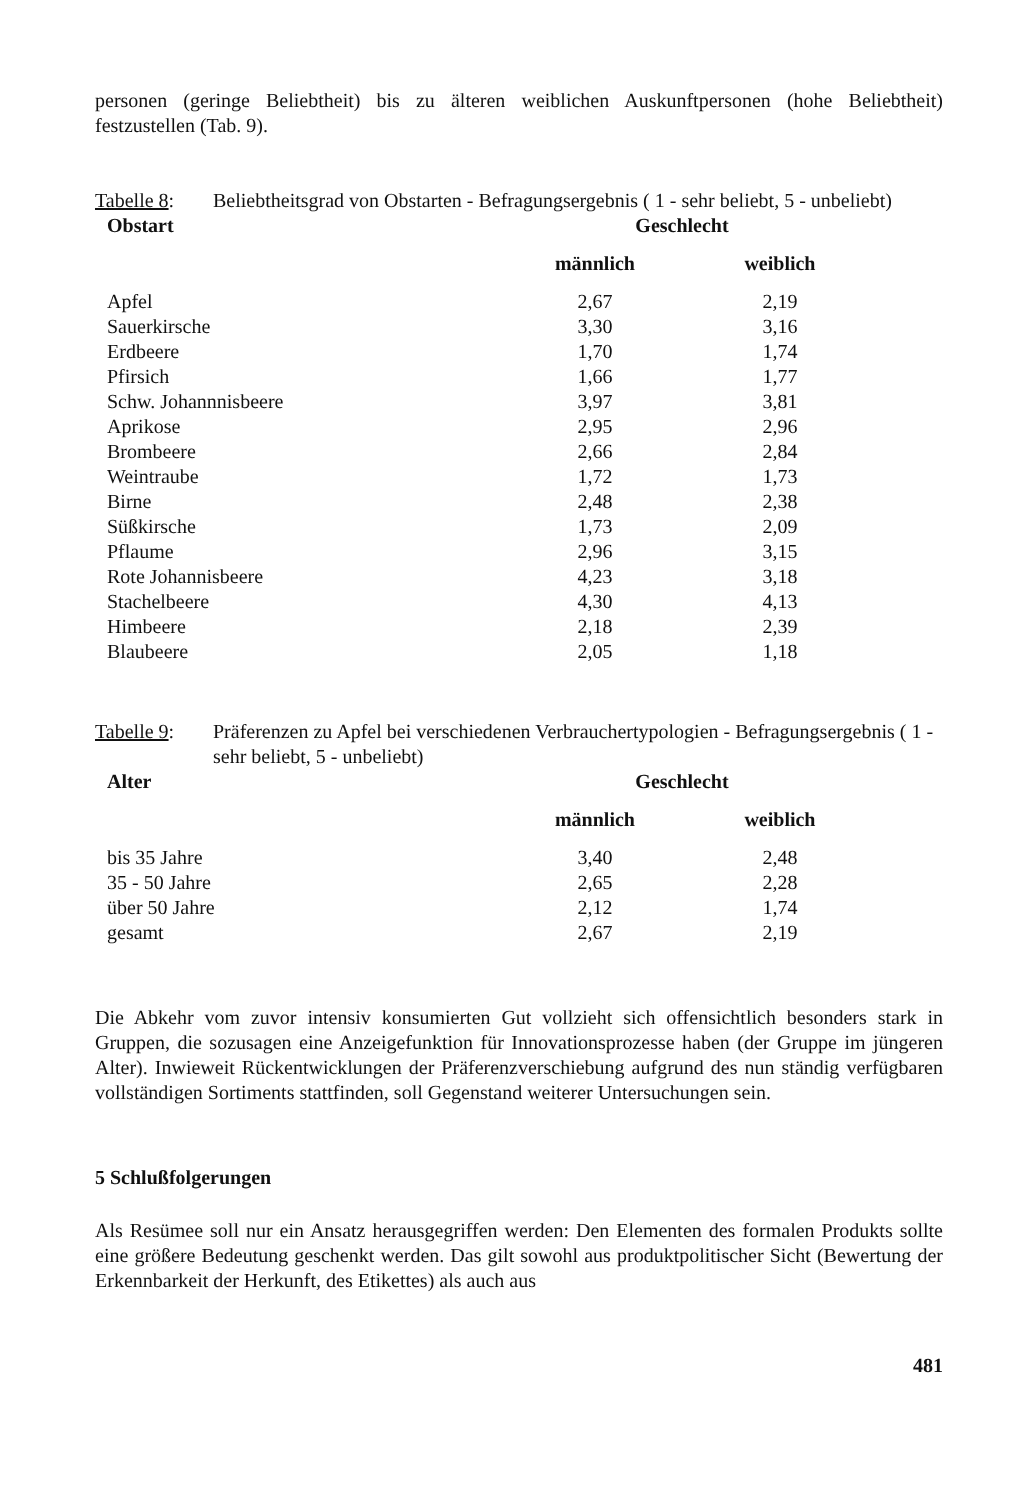personen (geringe Beliebtheit) bis zu älteren weiblichen Auskunftpersonen (hohe Beliebtheit) festzustellen (Tab. 9).
Tabelle 8:
Beliebtheitsgrad von Obstarten - Befragungsergebnis ( 1 - sehr beliebt, 5 - unbeliebt)
| Obstart | Geschlecht | |
| --- | --- | --- |
| | männlich | weiblich |
| Apfel | 2,67 | 2,19 |
| Sauerkirsche | 3,30 | 3,16 |
| Erdbeere | 1,70 | 1,74 |
| Pfirsich | 1,66 | 1,77 |
| Schw. Johannnisbeere | 3,97 | 3,81 |
| Aprikose | 2,95 | 2,96 |
| Brombeere | 2,66 | 2,84 |
| Weintraube | 1,72 | 1,73 |
| Birne | 2,48 | 2,38 |
| Süßkirsche | 1,73 | 2,09 |
| Pflaume | 2,96 | 3,15 |
| Rote Johannisbeere | 4,23 | 3,18 |
| Stachelbeere | 4,30 | 4,13 |
| Himbeere | 2,18 | 2,39 |
| Blaubeere | 2,05 | 1,18 |
Tabelle 9:
Präferenzen zu Apfel bei verschiedenen Verbrauchertypologien - Befragungsergebnis ( 1 - sehr beliebt, 5 - unbeliebt)
| Alter | Geschlecht | |
| --- | --- | --- |
| | männlich | weiblich |
| bis 35 Jahre | 3,40 | 2,48 |
| 35 - 50 Jahre | 2,65 | 2,28 |
| über 50 Jahre | 2,12 | 1,74 |
| gesamt | 2,67 | 2,19 |
Die Abkehr vom zuvor intensiv konsumierten Gut vollzieht sich offensichtlich besonders stark in Gruppen, die sozusagen eine Anzeigefunktion für Innovationsprozesse haben (der Gruppe im jüngeren Alter). Inwieweit Rückentwicklungen der Präferenzverschiebung aufgrund des nun ständig verfügbaren vollständigen Sortiments stattfinden, soll Gegenstand weiterer Untersuchungen sein.
5 Schlußfolgerungen
Als Resümee soll nur ein Ansatz herausgegriffen werden: Den Elementen des formalen Produkts sollte eine größere Bedeutung geschenkt werden. Das gilt sowohl aus produktpolitischer Sicht (Bewertung der Erkennbarkeit der Herkunft, des Etikettes) als auch aus
481